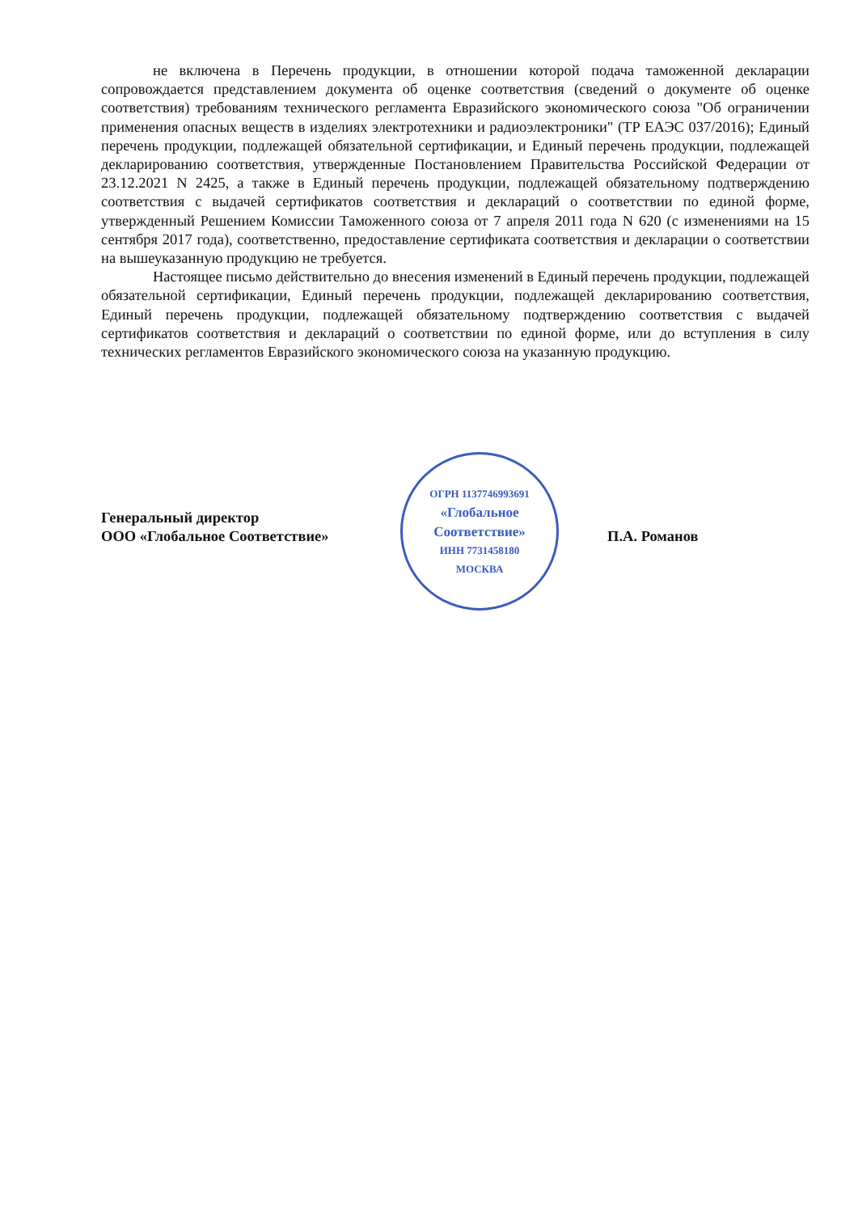не включена в Перечень продукции, в отношении которой подача таможенной декларации сопровождается представлением документа об оценке соответствия (сведений о документе об оценке соответствия) требованиям технического регламента Евразийского экономического союза "Об ограничении применения опасных веществ в изделиях электротехники и радиоэлектроники" (ТР ЕАЭС 037/2016); Единый перечень продукции, подлежащей обязательной сертификации, и Единый перечень продукции, подлежащей декларированию соответствия, утвержденные Постановлением Правительства Российской Федерации от 23.12.2021 N 2425, а также в Единый перечень продукции, подлежащей обязательному подтверждению соответствия с выдачей сертификатов соответствия и деклараций о соответствии по единой форме, утвержденный Решением Комиссии Таможенного союза от 7 апреля 2011 года N 620 (с изменениями на 15 сентября 2017 года), соответственно, предоставление сертификата соответствия и декларации о соответствии на вышеуказанную продукцию не требуется.
Настоящее письмо действительно до внесения изменений в Единый перечень продукции, подлежащей обязательной сертификации, Единый перечень продукции, подлежащей декларированию соответствия, Единый перечень продукции, подлежащей обязательному подтверждению соответствия с выдачей сертификатов соответствия и деклараций о соответствии по единой форме, или до вступления в силу технических регламентов Евразийского экономического союза на указанную продукцию.
Генеральный директор
ООО «Глобальное Соответствие»
ОГРН 1137746993691
«Глобальное
Соответствие»
ИНН 7731458180
МОСКВА
П.А. Романов